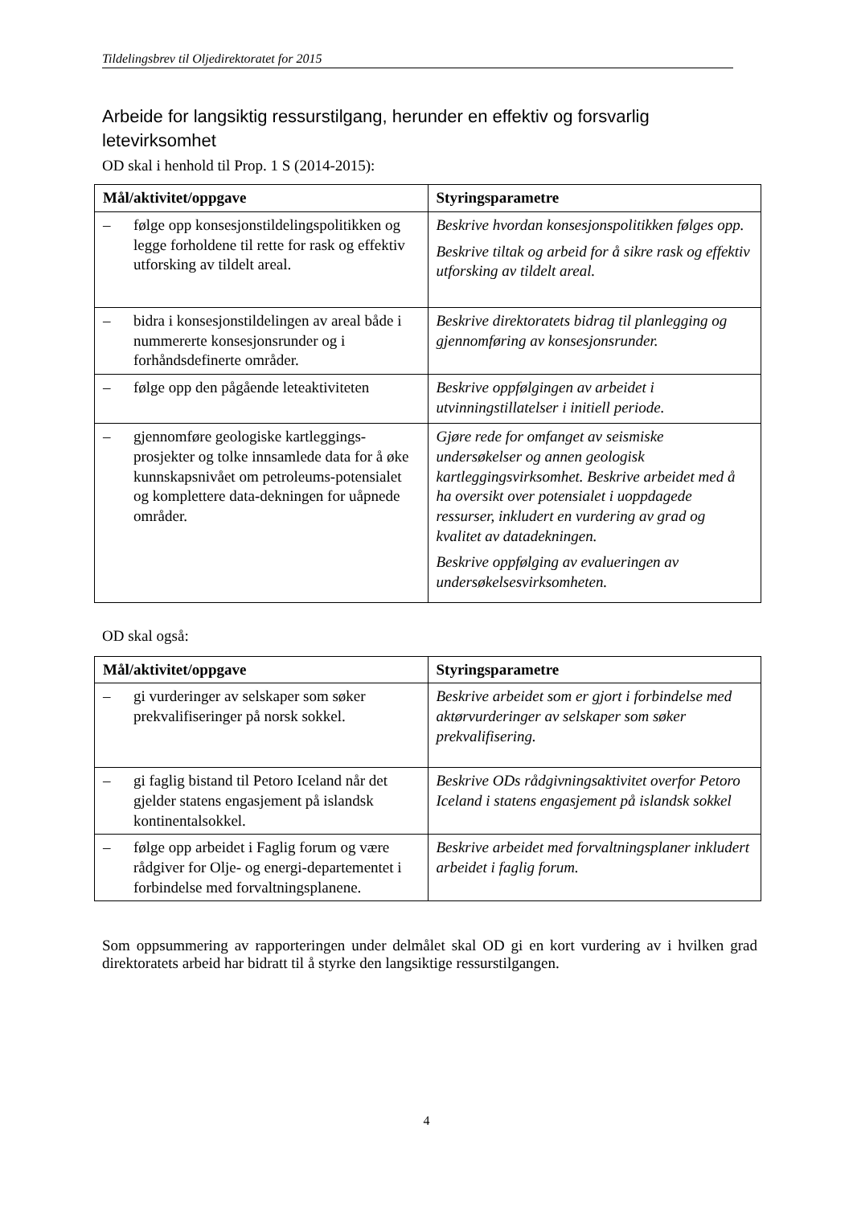Tildelingsbrev til Oljedirektoratet for 2015
Arbeide for langsiktig ressurstilgang, herunder en effektiv og forsvarlig letevirksomhet
OD skal i henhold til Prop. 1 S (2014-2015):
| Mål/aktivitet/oppgave | Styringsparametre |
| --- | --- |
| – følge opp konsesjonstildelingspolitikken og legge forholdene til rette for rask og effektiv utforsking av tildelt areal. | Beskrive hvordan konsesjonspolitikken følges opp. Beskrive tiltak og arbeid for å sikre rask og effektiv utforsking av tildelt areal. |
| – bidra i konsesjonstildelingen av areal både i nummererte konsesjonsrunder og i forhåndsdefinerte områder. | Beskrive direktoratets bidrag til planlegging og gjennomføring av konsesjonsrunder. |
| – følge opp den pågående leteaktiviteten | Beskrive oppfølgingen av arbeidet i utvinningstillatelser i initiell periode. |
| – gjennomføre geologiske kartleggings-prosjekter og tolke innsamlede data for å øke kunnskapsnivået om petroleums-potensialet og komplettere data-dekningen for uåpnede områder. | Gjøre rede for omfanget av seismiske undersøkelser og annen geologisk kartleggingsvirksomhet. Beskrive arbeidet med å ha oversikt over potensialet i uoppdagede ressurser, inkludert en vurdering av grad og kvalitet av datadekningen. Beskrive oppfølging av evalueringen av undersøkelsesvirksomheten. |
OD skal også:
| Mål/aktivitet/oppgave | Styringsparametre |
| --- | --- |
| – gi vurderinger av selskaper som søker prekvalifiseringer på norsk sokkel. | Beskrive arbeidet som er gjort i forbindelse med aktørvurderinger av selskaper som søker prekvalifisering. |
| – gi faglig bistand til Petoro Iceland når det gjelder statens engasjement på islandsk kontinentalsokkel. | Beskrive ODs rådgivningsaktivitet overfor Petoro Iceland i statens engasjement på islandsk sokkel |
| – følge opp arbeidet i Faglig forum og være rådgiver for Olje- og energi-departementet i forbindelse med forvaltningsplanene. | Beskrive arbeidet med forvaltningsplaner inkludert arbeidet i faglig forum. |
Som oppsummering av rapporteringen under delmålet skal OD gi en kort vurdering av i hvilken grad direktoratets arbeid har bidratt til å styrke den langsiktige ressurstilgangen.
4